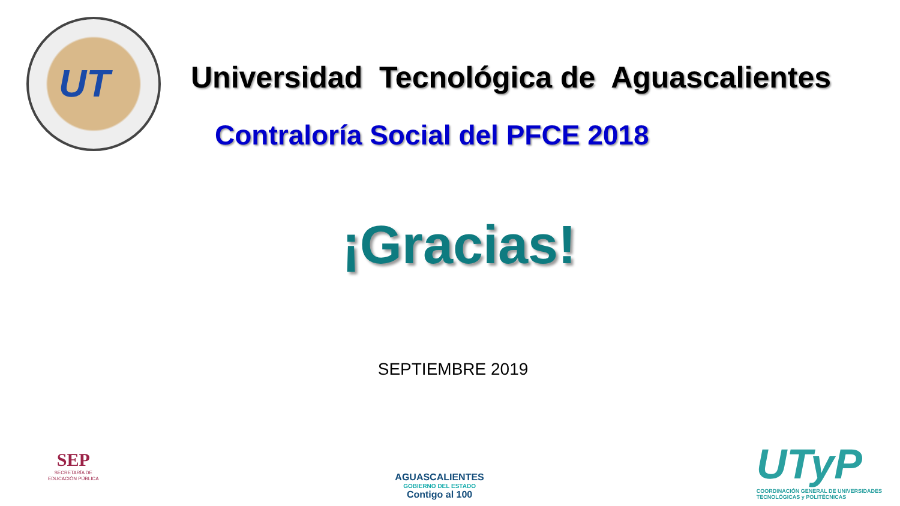UT
Universidad Tecnológica de Aguascalientes
Contraloría Social del PFCE 2018
¡Gracias!
SEPTIEMBRE 2019
SEP
SECRETARÍA DE
EDUCACIÓN PÚBLICA
AGUASCALIENTES
GOBIERNO DEL ESTADO
Contigo al 100
UTyP
COORDINACIÓN GENERAL DE UNIVERSIDADES
TECNOLÓGICAS y POLITÉCNICAS